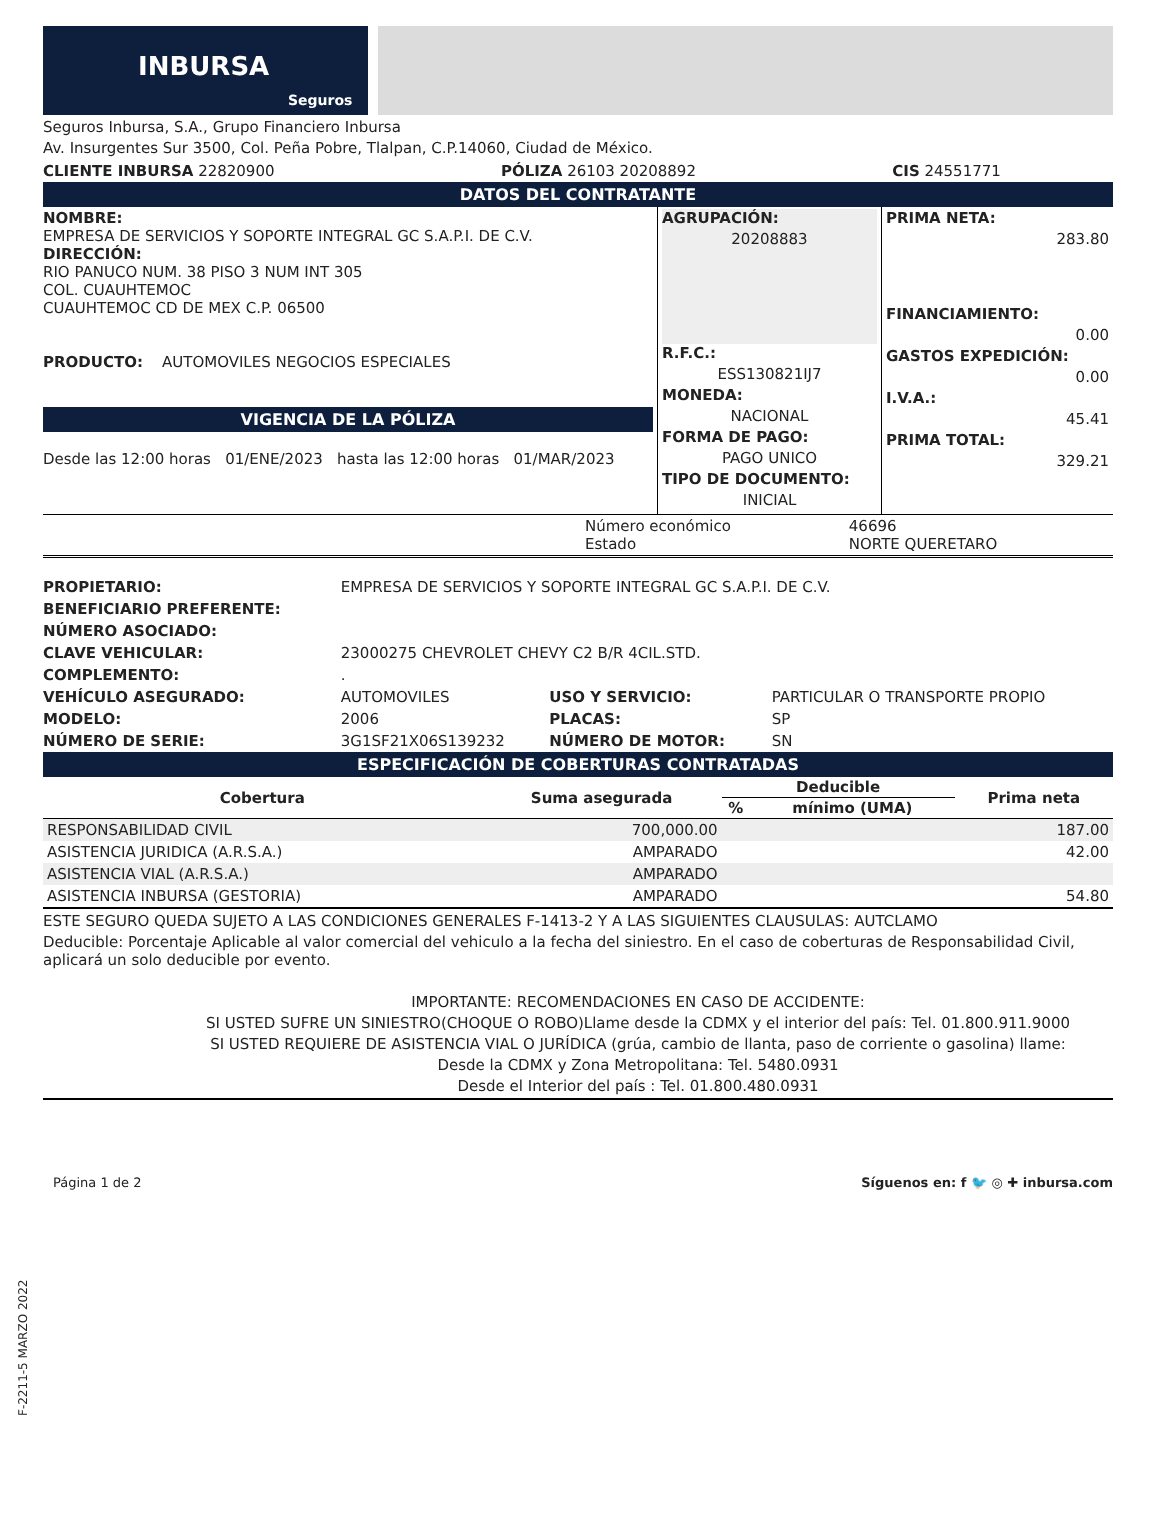INBURSA
Seguros
Seguros Inbursa, S.A., Grupo Financiero Inbursa
Av. Insurgentes Sur 3500, Col. Peña Pobre, Tlalpan, C.P.14060, Ciudad de México.
| CLIENTE INBURSA 22820900 | PÓLIZA 26103 20208892 | CIS 24551771 |
DATOS DEL CONTRATANTE
| NOMBRE: EMPRESA DE SERVICIOS Y SOPORTE INTEGRAL GC S.A.P.I. DE C.V. DIRECCIÓN: RIO PANUCO NUM. 38 PISO 3 NUM INT 305 COL. CUAUHTEMOC CUAUHTEMOC CD DE MEX C.P. 06500 PRODUCTO: AUTOMOVILES NEGOCIOS ESPECIALES VIGENCIA DE LA PÓLIZA Desde las 12:00 horas 01/ENE/2023 hasta las 12:00 horas 01/MAR/2023 | AGRUPACIÓN: 20208883 R.F.C.: ESS130821IJ7 MONEDA: NACIONAL FORMA DE PAGO: PAGO UNICO TIPO DE DOCUMENTO: INICIAL | PRIMA NETA: 283.80 FINANCIAMIENTO: 0.00 GASTOS EXPEDICIÓN: 0.00 I.V.A.: 45.41 PRIMA TOTAL: 329.21 |
| | Número económico Estado | 46696 NORTE QUERETARO |
| PROPIETARIO: | EMPRESA DE SERVICIOS Y SOPORTE INTEGRAL GC S.A.P.I. DE C.V. | | |
| BENEFICIARIO PREFERENTE: | | | |
| NÚMERO ASOCIADO: | | | |
| CLAVE VEHICULAR: | 23000275 CHEVROLET CHEVY C2 B/R 4CIL.STD. | | |
| COMPLEMENTO: | . | | |
| VEHÍCULO ASEGURADO: | AUTOMOVILES | USO Y SERVICIO: | PARTICULAR O TRANSPORTE PROPIO |
| MODELO: | 2006 | PLACAS: | SP |
| NÚMERO DE SERIE: | 3G1SF21X06S139232 | NÚMERO DE MOTOR: | SN |
ESPECIFICACIÓN DE COBERTURAS CONTRATADAS
| Cobertura | Suma asegurada | Deducible | | Prima neta |
| --- | --- | --- | --- | --- |
| | | % | mínimo (UMA) | |
| RESPONSABILIDAD CIVIL | 700,000.00 | | | 187.00 |
| ASISTENCIA JURIDICA (A.R.S.A.) | AMPARADO | | | 42.00 |
| ASISTENCIA VIAL (A.R.S.A.) | AMPARADO | | | |
| ASISTENCIA INBURSA (GESTORIA) | AMPARADO | | | 54.80 |
ESTE SEGURO QUEDA SUJETO A LAS CONDICIONES GENERALES F-1413-2 Y A LAS SIGUIENTES CLAUSULAS: AUTCLAMO
Deducible: Porcentaje Aplicable al valor comercial del vehiculo a la fecha del siniestro. En el caso de coberturas de Responsabilidad Civil, aplicará un solo deducible por evento.
IMPORTANTE: RECOMENDACIONES EN CASO DE ACCIDENTE:
SI USTED SUFRE UN SINIESTRO(CHOQUE O ROBO)Llame desde la CDMX y el interior del país: Tel. 01.800.911.9000
SI USTED REQUIERE DE ASISTENCIA VIAL O JURÍDICA (grúa, cambio de llanta, paso de corriente o gasolina) llame:
Desde la CDMX y Zona Metropolitana: Tel. 5480.0931
Desde el Interior del país : Tel. 01.800.480.0931
Página 1 de 2 Síguenos en: f 🐦 ◎ ✚ inbursa.com
F-2211-5 MARZO 2022